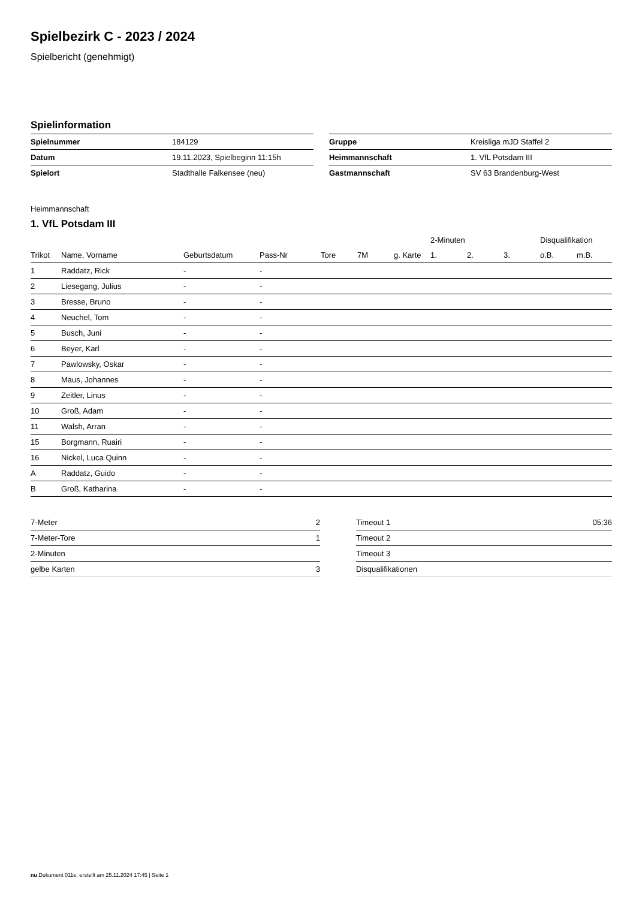Spielbezirk C - 2023 / 2024
Spielbericht (genehmigt)
Spielinformation
| Spielnummer | 184129 |
| Datum | 19.11.2023, Spielbeginn 11:15h |
| Spielort | Stadthalle Falkensee (neu) |
| Gruppe | Kreisliga mJD Staffel 2 |
| Heimmannschaft | 1. VfL Potsdam III |
| Gastmannschaft | SV 63 Brandenburg-West |
Heimmannschaft
1. VfL Potsdam III
| | | | | | | | 2-Minuten | | | Disqualifikation | |
| --- | --- | --- | --- | --- | --- | --- | --- | --- | --- | --- | --- |
| Trikot | Name, Vorname | Geburtsdatum | Pass-Nr | Tore | 7M | g. Karte | 1. | 2. | 3. | o.B. | m.B. |
| 1 | Raddatz, Rick | - | - | | | | | | | | |
| 2 | Liesegang, Julius | - | - | | | | | | | | |
| 3 | Bresse, Bruno | - | - | | | | | | | | |
| 4 | Neuchel, Tom | - | - | | | | | | | | |
| 5 | Busch, Juni | - | - | | | | | | | | |
| 6 | Beyer, Karl | - | - | | | | | | | | |
| 7 | Pawlowsky, Oskar | - | - | | | | | | | | |
| 8 | Maus, Johannes | - | - | | | | | | | | |
| 9 | Zeitler, Linus | - | - | | | | | | | | |
| 10 | Groß, Adam | - | - | | | | | | | | |
| 11 | Walsh, Arran | - | - | | | | | | | | |
| 15 | Borgmann, Ruairi | - | - | | | | | | | | |
| 16 | Nickel, Luca Quinn | - | - | | | | | | | | |
| A | Raddatz, Guido | - | - | | | | | | | | |
| B | Groß, Katharina | - | - | | | | | | | | |
| 7-Meter | 2 |
| 7-Meter-Tore | 1 |
| 2-Minuten | |
| gelbe Karten | 3 |
| Timeout 1 | 05:36 |
| Timeout 2 | |
| Timeout 3 | |
| Disqualifikationen | |
nu.Dokument 011e, erstellt am 25.11.2024 17:45 | Seite 1